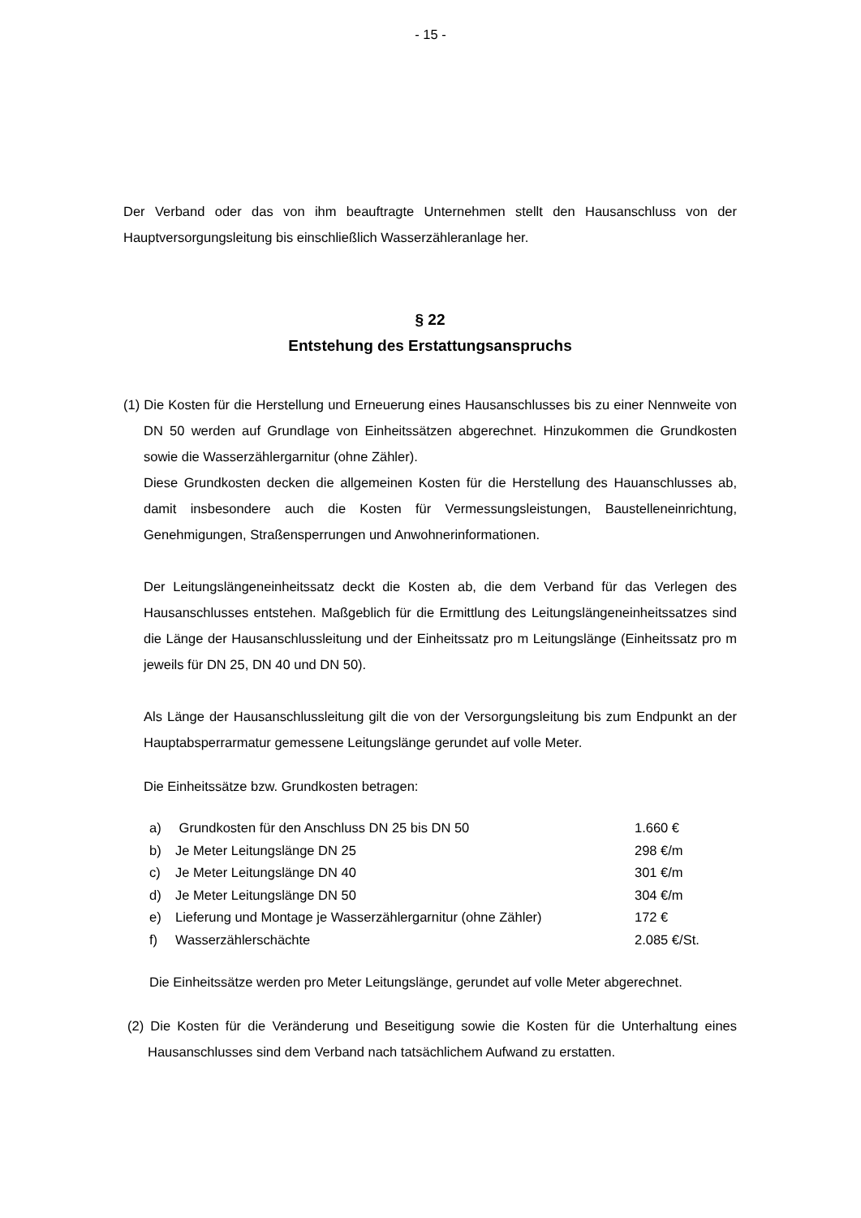- 15 -
Der Verband oder das von ihm beauftragte Unternehmen stellt den Hausanschluss von der Hauptversorgungsleitung bis einschließlich Wasserzähleranlage her.
§ 22
Entstehung des Erstattungsanspruchs
(1) Die Kosten für die Herstellung und Erneuerung eines Hausanschlusses bis zu einer Nennweite von DN 50 werden auf Grundlage von Einheitssätzen abgerechnet. Hinzukommen die Grundkosten sowie die Wasserzählergarnitur (ohne Zähler).
Diese Grundkosten decken die allgemeinen Kosten für die Herstellung des Hauanschlusses ab, damit insbesondere auch die Kosten für Vermessungsleistungen, Baustelleneinrichtung, Genehmigungen, Straßensperrungen und Anwohnerinformationen.
Der Leitungslängeneinheitssatz deckt die Kosten ab, die dem Verband für das Verlegen des Hausanschlusses entstehen. Maßgeblich für die Ermittlung des Leitungslängeneinheitssatzes sind die Länge der Hausanschlussleitung und der Einheitssatz pro m Leitungslänge (Einheitssatz pro m jeweils für DN 25, DN 40 und DN 50).
Als Länge der Hausanschlussleitung gilt die von der Versorgungsleitung bis zum Endpunkt an der Hauptabsperrarmatur gemessene Leitungslänge gerundet auf volle Meter.
Die Einheitssätze bzw. Grundkosten betragen:
| a) | Grundkosten für den Anschluss DN 25 bis DN 50 | 1.660 € |
| b) | Je Meter Leitungslänge DN 25 | 298 €/m |
| c) | Je Meter Leitungslänge DN 40 | 301 €/m |
| d) | Je Meter Leitungslänge DN 50 | 304 €/m |
| e) | Lieferung und Montage je Wasserzählergarnitur (ohne Zähler) | 172 € |
| f) | Wasserzählerschächte | 2.085 €/St. |
Die Einheitssätze werden pro Meter Leitungslänge, gerundet auf volle Meter abgerechnet.
(2) Die Kosten für die Veränderung und Beseitigung sowie die Kosten für die Unterhaltung eines Hausanschlusses sind dem Verband nach tatsächlichem Aufwand zu erstatten.